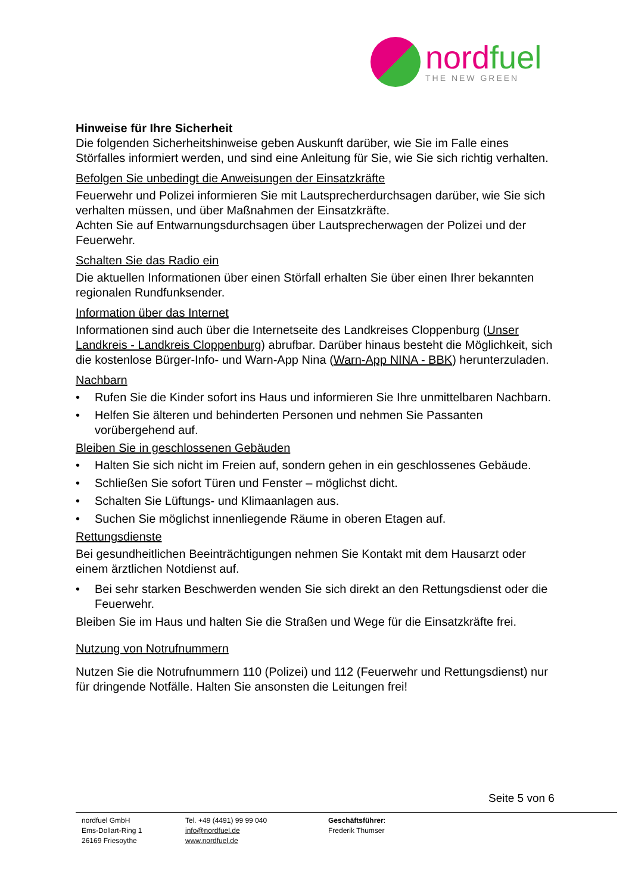nordfuel
THE NEW GREEN
Hinweise für Ihre Sicherheit
Die folgenden Sicherheitshinweise geben Auskunft darüber, wie Sie im Falle eines Störfalles informiert werden, und sind eine Anleitung für Sie, wie Sie sich richtig verhalten.
Befolgen Sie unbedingt die Anweisungen der Einsatzkräfte
Feuerwehr und Polizei informieren Sie mit Lautsprecherdurchsagen darüber, wie Sie sich verhalten müssen, und über Maßnahmen der Einsatzkräfte.
Achten Sie auf Entwarnungsdurchsagen über Lautsprecherwagen der Polizei und der Feuerwehr.
Schalten Sie das Radio ein
Die aktuellen Informationen über einen Störfall erhalten Sie über einen Ihrer bekannten regionalen Rundfunksender.
Information über das Internet
Informationen sind auch über die Internetseite des Landkreises Cloppenburg (Unser Landkreis - Landkreis Cloppenburg) abrufbar. Darüber hinaus besteht die Möglichkeit, sich die kostenlose Bürger-Info- und Warn-App Nina (Warn-App NINA - BBK) herunterzuladen.
Nachbarn
• Rufen Sie die Kinder sofort ins Haus und informieren Sie Ihre unmittelbaren Nachbarn.
• Helfen Sie älteren und behinderten Personen und nehmen Sie Passanten vorübergehend auf.
Bleiben Sie in geschlossenen Gebäuden
• Halten Sie sich nicht im Freien auf, sondern gehen in ein geschlossenes Gebäude.
• Schließen Sie sofort Türen und Fenster – möglichst dicht.
• Schalten Sie Lüftungs- und Klimaanlagen aus.
• Suchen Sie möglichst innenliegende Räume in oberen Etagen auf.
Rettungsdienste
Bei gesundheitlichen Beeinträchtigungen nehmen Sie Kontakt mit dem Hausarzt oder einem ärztlichen Notdienst auf.
• Bei sehr starken Beschwerden wenden Sie sich direkt an den Rettungsdienst oder die Feuerwehr.
Bleiben Sie im Haus und halten Sie die Straßen und Wege für die Einsatzkräfte frei.
Nutzung von Notrufnummern
Nutzen Sie die Notrufnummern 110 (Polizei) und 112 (Feuerwehr und Rettungsdienst) nur für dringende Notfälle. Halten Sie ansonsten die Leitungen frei!
Seite 5 von 6
nordfuel GmbH
Ems-Dollart-Ring 1
26169 Friesoythe
Tel. +49 (4491) 99 99 040
info@nordfuel.de
www.nordfuel.de
Geschäftsführer:
Frederik Thumser